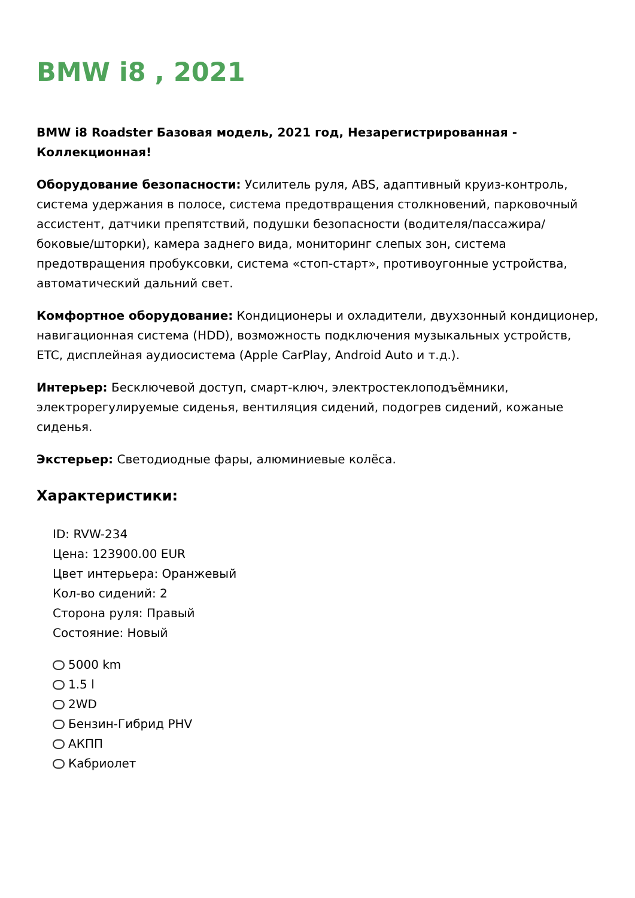BMW i8 , 2021
BMW i8 Roadster Базовая модель, 2021 год, Незарегистрированная - Коллекционная!
Оборудование безопасности: Усилитель руля, ABS, адаптивный круиз-контроль, система удержания в полосе, система предотвращения столкновений, парковочный ассистент, датчики препятствий, подушки безопасности (водителя/пассажира/боковые/шторки), камера заднего вида, мониторинг слепых зон, система предотвращения пробуксовки, система «стоп-старт», противоугонные устройства, автоматический дальний свет.
Комфортное оборудование: Кондиционеры и охладители, двухзонный кондиционер, навигационная система (HDD), возможность подключения музыкальных устройств, ETC, дисплейная аудиосистема (Apple CarPlay, Android Auto и т.д.).
Интерьер: Бесключевой доступ, смарт-ключ, электростеклоподъёмники, электрорегулируемые сиденья, вентиляция сидений, подогрев сидений, кожаные сиденья.
Экстерьер: Светодиодные фары, алюминиевые колёса.
Характеристики:
ID: RVW-234
Цена: 123900.00 EUR
Цвет интерьера: Оранжевый
Кол-во сидений: 2
Сторона руля: Правый
Состояние: Новый
5000 km
1.5 l
2WD
Бензин-Гибрид PHV
АКПП
Кабриолет